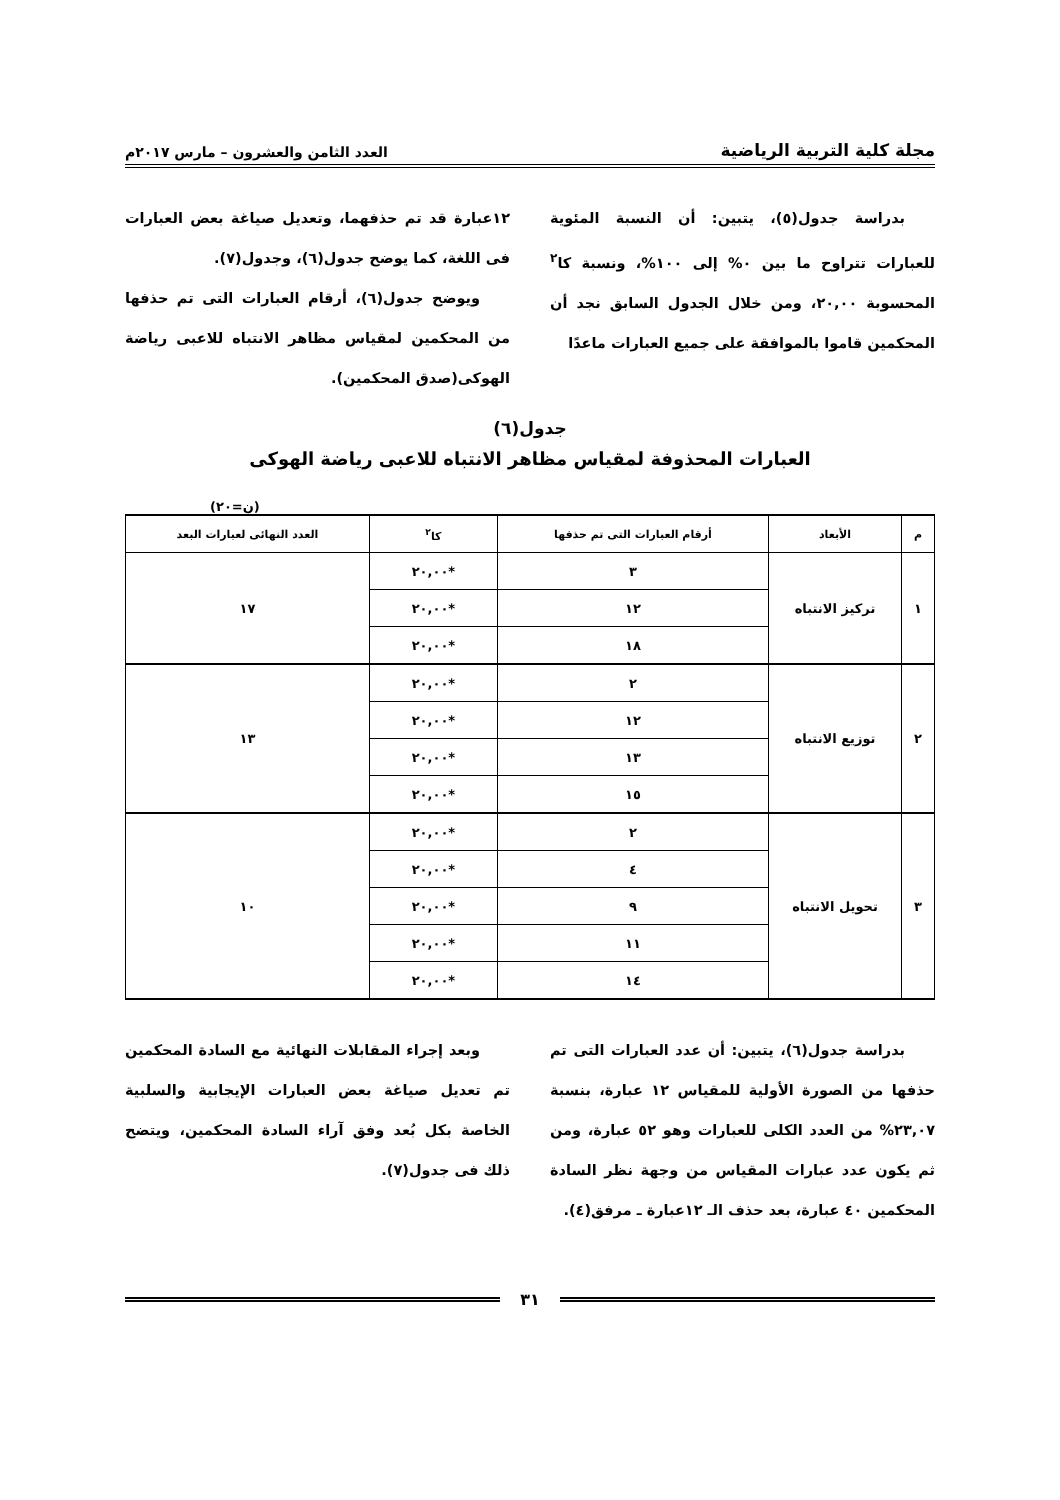مجلة كلية التربية الرياضية العدد الثامن والعشرون – مارس ٢٠١٧م
بدراسة جدول(٥)، يتبين: أن النسبة المئوية للعبارات تتراوح ما بين ٠% إلى ١٠٠%، ونسبة كا<sup>٢</sup> المحسوبة ٢٠,٠٠، ومن خلال الجدول السابق نجد أن المحكمين قاموا بالموافقة على جميع العبارات ماعدًا
١٢عبارة قد تم حذفهما، وتعديل صياغة بعض العبارات فى اللغة، كما يوضح جدول(٦)، وجدول(٧).
ويوضح جدول(٦)، أرقام العبارات التى تم حذفها من المحكمين لمقياس مظاهر الانتباه للاعبى رياضة الهوكى(صدق المحكمين).
جدول(٦)
العبارات المحذوفة لمقياس مظاهر الانتباه للاعبى رياضة الهوكى
(ن=٢٠)
| م | الأبعاد | أرقام العبارات التى تم حذفها | كا<sup>٢</sup> | العدد النهائى لعبارات البعد |
| --- | --- | --- | --- | --- |
| ١ | تركيز الانتباه | ٣ | *٢٠,٠٠ | ١٧ |
| | | ١٢ | *٢٠,٠٠ | |
| | | ١٨ | *٢٠,٠٠ | |
| ٢ | توزيع الانتباه | ٢ | *٢٠,٠٠ | ١٣ |
| | | ١٢ | *٢٠,٠٠ | |
| | | ١٣ | *٢٠,٠٠ | |
| | | ١٥ | *٢٠,٠٠ | |
| ٣ | تحويل الانتباه | ٢ | *٢٠,٠٠ | ١٠ |
| | | ٤ | *٢٠,٠٠ | |
| | | ٩ | *٢٠,٠٠ | |
| | | ١١ | *٢٠,٠٠ | |
| | | ١٤ | *٢٠,٠٠ | |
بدراسة جدول(٦)، يتبين: أن عدد العبارات التى تم حذفها من الصورة الأولية للمقياس ١٢ عبارة، بنسبة ٢٣,٠٧% من العدد الكلى للعبارات وهو ٥٢ عبارة، ومن ثم يكون عدد عبارات المقياس من وجهة نظر السادة المحكمين ٤٠ عبارة، بعد حذف الـ ١٢عبارة ـ مرفق(٤).
وبعد إجراء المقابلات النهائية مع السادة المحكمين تم تعديل صياغة بعض العبارات الإيجابية والسلبية الخاصة بكل بُعد وفق آراء السادة المحكمين، ويتضح ذلك فى جدول(٧).
٣١